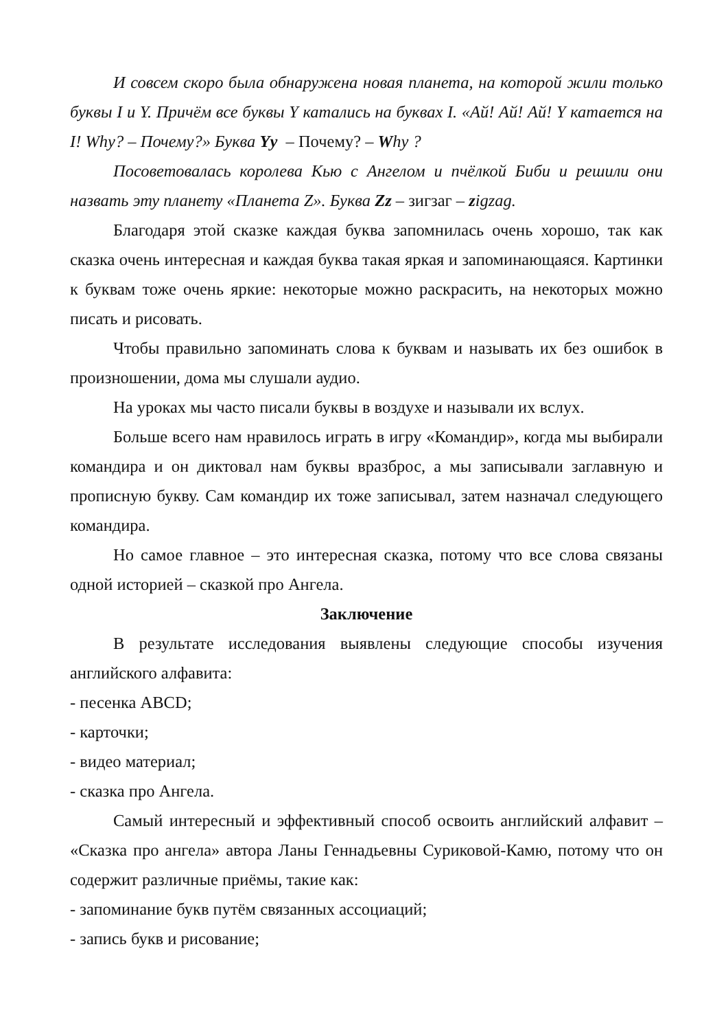И совсем скоро была обнаружена новая планета, на которой жили только буквы I и Y. Причём все буквы Y катались на буквах I. «Ай! Ай! Ай! Y катается на I! Why? – Почему?» Буква Yy – Почему? – Why ?
Посоветовалась королева Кью с Ангелом и пчёлкой Биби и решили они назвать эту планету «Планета Z». Буква Zz – зигзаг – zigzag.
Благодаря этой сказке каждая буква запомнилась очень хорошо, так как сказка очень интересная и каждая буква такая яркая и запоминающаяся. Картинки к буквам тоже очень яркие: некоторые можно раскрасить, на некоторых можно писать и рисовать.
Чтобы правильно запоминать слова к буквам и называть их без ошибок в произношении, дома мы слушали аудио.
На уроках мы часто писали буквы в воздухе и называли их вслух.
Больше всего нам нравилось играть в игру «Командир», когда мы выбирали командира и он диктовал нам буквы вразброс, а мы записывали заглавную и прописную букву. Сам командир их тоже записывал, затем назначал следующего командира.
Но самое главное – это интересная сказка, потому что все слова связаны одной историей – сказкой про Ангела.
Заключение
В результате исследования выявлены следующие способы изучения английского алфавита:
- песенка ABCD;
- карточки;
- видео материал;
- сказка про Ангела.
Самый интересный и эффективный способ освоить английский алфавит – «Сказка про ангела» автора Ланы Геннадьевны Суриковой-Камю, потому что он содержит различные приёмы, такие как:
- запоминание букв путём связанных ассоциаций;
- запись букв и рисование;